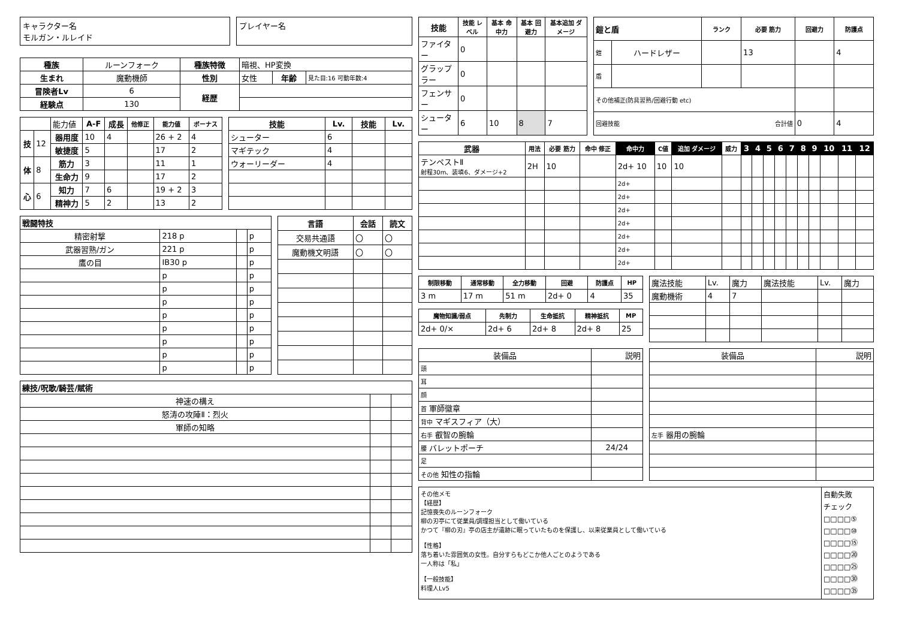キャラクター名
モルガン・ルレイド
プレイヤー名
| 種族 | ルーンフォーク | 種族特徴 | 暗視、HP変換 | | |
| 生まれ | 魔動機師 | 性別 | 女性 | 年齢 | 見た目:16 可動年数:4 |
| 冒険者Lv | 6 | 経歴 | | | |
| 経験点 | 130 | | | | |
| | | 能力値 | A-F | 成長 | 他修正 | 能力値 | ボーナス |
| 技 | 12 | 器用度 | 10 | 4 | | 26 + 2 | 4 |
| | | 敏捷度 | 5 | | | 17 | 2 |
| 体 | 8 | 筋力 | 3 | | | 11 | 1 |
| | | 生命力 | 9 | | | 17 | 2 |
| 心 | 6 | 知力 | 7 | 6 | | 19 + 2 | 3 |
| | | 精神力 | 5 | 2 | | 13 | 2 |
| 技能 | Lv. | 技能 | Lv. |
| --- | --- | --- | --- |
| シューター | 6 | | |
| マギテック | 4 | | |
| ウォーリーダー | 4 | | |
| 戦闘特技 | | | |
| --- | --- | --- | --- |
| 精密射撃 | 218 p | | p |
| 武器習熟/ガン | 221 p | | p |
| 鷹の目 | IB30 p | | p |
| | p | | p |
| | p | | p |
| | p | | p |
| | p | | p |
| | p | | p |
| | p | | p |
| | p | | p |
| | p | | p |
| 言語 | 会話 | 読文 |
| --- | --- | --- |
| 交易共通語 | 〇 | 〇 |
| 魔動機文明語 | 〇 | 〇 |
| 練技/呪歌/騎芸/賦術 | | |
| --- | --- | --- |
| 神速の構え | | |
| 怒涛の攻陣Ⅱ：烈火 | | |
| 軍師の知略 | | |
| 技能 | 技能 レベル | 基本 命中力 | 基本 回避力 | 基本追加 ダメージ |
| --- | --- | --- | --- | --- |
| ファイター | 0 | | | |
| グラップラー | 0 | | | |
| フェンサー | 0 | | | |
| シューター | 6 | 10 | 8 | 7 |
| 鎧と盾 | | ランク | 必要 筋力 | 回避力 | 防護点 |
| --- | --- | --- | --- | --- | --- |
| 鎧 | ハードレザー | | 13 | | 4 |
| 盾 | | | | | |
| その他補正(防具習熟/回避行動 etc) | | | | | |
| 回避技能 合計値 | | | | 0 | 4 |
| 武器 | 用法 | 必要 筋力 | 命中 修正 | 命中力 | C値 | 追加 ダメージ | 威力 | 3 | 4 | 5 | 6 | 7 | 8 | 9 | 10 | 11 | 12 |
| --- | --- | --- | --- | --- | --- | --- | --- | --- | --- | --- | --- | --- | --- | --- | --- | --- | --- |
| テンペストⅡ 射程30m、装填6、ダメージ+2 | 2H | 10 | | 2d+ 10 | 10 | 10 | | | | | | | | | | | |
| | | | | 2d+ | | | | | | | | | | | | | |
| | | | | 2d+ | | | | | | | | | | | | | |
| | | | | 2d+ | | | | | | | | | | | | | |
| | | | | 2d+ | | | | | | | | | | | | | |
| | | | | 2d+ | | | | | | | | | | | | | |
| | | | | 2d+ | | | | | | | | | | | | | |
| | | | | 2d+ | | | | | | | | | | | | | |
| 制限移動 | 通常移動 | 全力移動 | 回避 | 防護点 | HP |
| --- | --- | --- | --- | --- | --- |
| 3 m | 17 m | 51 m | 2d+ 0 | 4 | 35 |
| 魔物知識/弱点 | 先制力 | 生命抵抗 | 精神抵抗 | MP |
| --- | --- | --- | --- | --- |
| 2d+ 0/× | 2d+ 6 | 2d+ 8 | 2d+ 8 | 25 |
| 魔法技能 | Lv. | 魔力 | 魔法技能 | Lv. | 魔力 |
| 魔動機術 | 4 | 7 | | | |
| 装備品 | 説明 |
| 頭 | |
| 耳 | |
| 顔 | |
| 首 軍師徽章 | |
| 背中 マギスフィア（大） | |
| 右手 叡智の腕輪 | |
| 腰 バレットポーチ | 24/24 |
| 足 | |
| その他 知性の指輪 | |
| 装備品 | 説明 |
| 左手 器用の腕輪 | |
その他メモ
【経歴】
記憶喪失のルーンフォーク
柳の刃亭にて従業員/調理担当として働いている
かつて『柳の刃』亭の店主が遺跡に眠っていたものを保護し、以来従業員として働いている
【性格】
落ち着いた雰囲気の女性。自分すらもどこか他人ごとのようである
一人称は「私」
【一般技能】
料理人Lv5
自動失敗
チェック
□□□□⑤
□□□□⑩
□□□□⑮
□□□□⑳
□□□□㉕
□□□□㉚
□□□□㉟